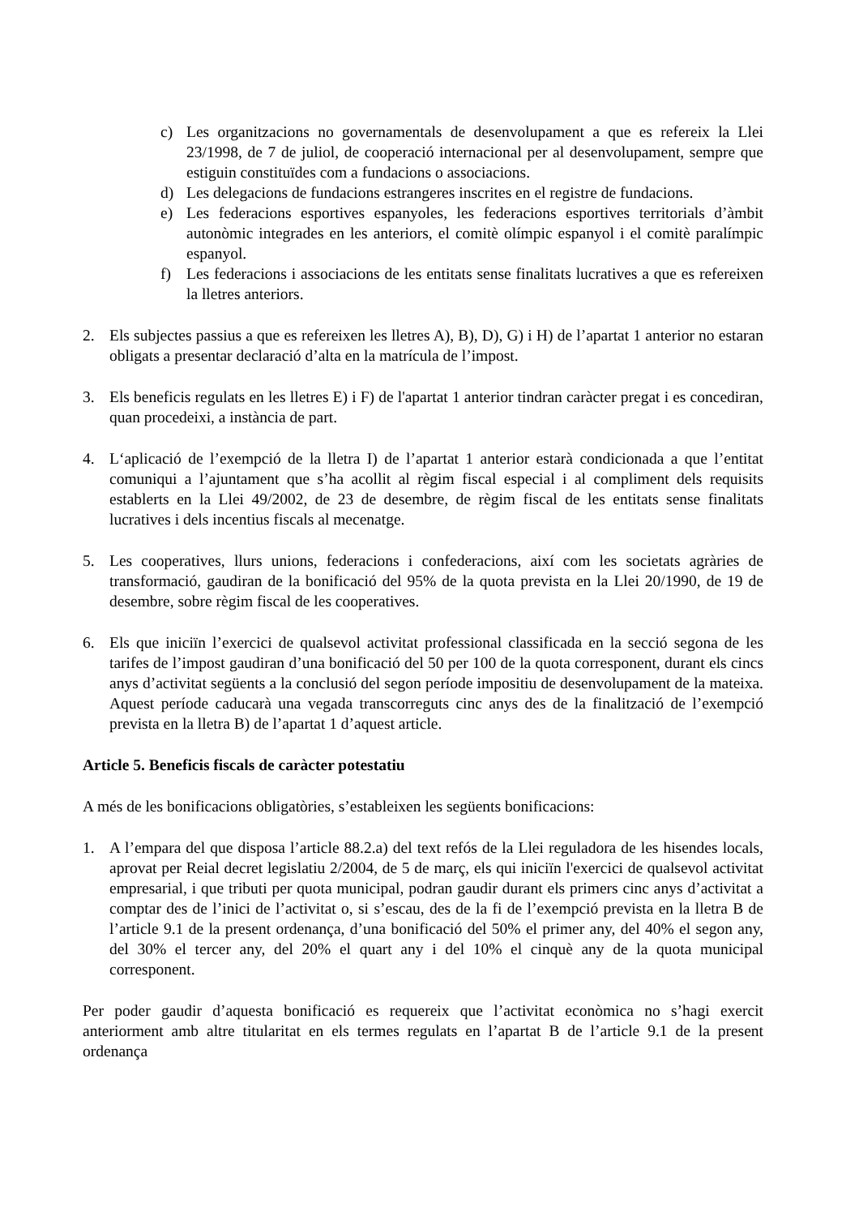c) Les organitzacions no governamentals de desenvolupament a que es refereix la Llei 23/1998, de 7 de juliol, de cooperació internacional per al desenvolupament, sempre que estiguin constituïdes com a fundacions o associacions.
d) Les delegacions de fundacions estrangeres inscrites en el registre de fundacions.
e) Les federacions esportives espanyoles, les federacions esportives territorials d’àmbit autonòmic integrades en les anteriors, el comitè olímpic espanyol i el comitè paralímpic espanyol.
f) Les federacions i associacions de les entitats sense finalitats lucratives a que es refereixen la lletres anteriors.
2. Els subjectes passius a que es refereixen les lletres A), B), D), G) i H) de l’apartat 1 anterior no estaran obligats a presentar declaració d’alta en la matrícula de l’impost.
3. Els beneficis regulats en les lletres E) i F) de l'apartat 1 anterior tindran caràcter pregat i es concediran, quan procedeixi, a instància de part.
4. L‘aplicació de l’exempció de la lletra I) de l’apartat 1 anterior estarà condicionada a que l’entitat comuniqui a l’ajuntament que s’ha acollit al règim fiscal especial i al compliment dels requisits establerts en la Llei 49/2002, de 23 de desembre, de règim fiscal de les entitats sense finalitats lucratives i dels incentius fiscals al mecenatge.
5. Les cooperatives, llurs unions, federacions i confederacions, així com les societats agràries de transformació, gaudiran de la bonificació del 95% de la quota prevista en la Llei 20/1990, de 19 de desembre, sobre règim fiscal de les cooperatives.
6. Els que iniciïn l’exercici de qualsevol activitat professional classificada en la secció segona de les tarifes de l’impost gaudiran d’una bonificació del 50 per 100 de la quota corresponent, durant els cincs anys d’activitat següents a la conclusió del segon període impositiu de desenvolupament de la mateixa. Aquest període caducarà una vegada transcorreguts cinc anys des de la finalització de l’exempció prevista en la lletra B) de l’apartat 1 d’aquest article.
Article 5. Beneficis fiscals de caràcter potestatiu
A més de les bonificacions obligatòries, s’estableixen les següents bonificacions:
1. A l’empara del que disposa l’article 88.2.a) del text refós de la Llei reguladora de les hisendes locals, aprovat per Reial decret legislatiu 2/2004, de 5 de març, els qui iniciïn l'exercici de qualsevol activitat empresarial, i que tributi per quota municipal, podran gaudir durant els primers cinc anys d’activitat a comptar des de l’inici de l’activitat o, si s’escau, des de la fi de l’exempció prevista en la lletra B de l’article 9.1 de la present ordenança, d’una bonificació del 50% el primer any, del 40% el segon any, del 30% el tercer any, del 20% el quart any i del 10% el cinquè any de la quota municipal corresponent.
Per poder gaudir d’aquesta bonificació es requereix que l’activitat econòmica no s’hagi exercit anteriorment amb altre titularitat en els termes regulats en l’apartat B de l’article 9.1 de la present ordenança